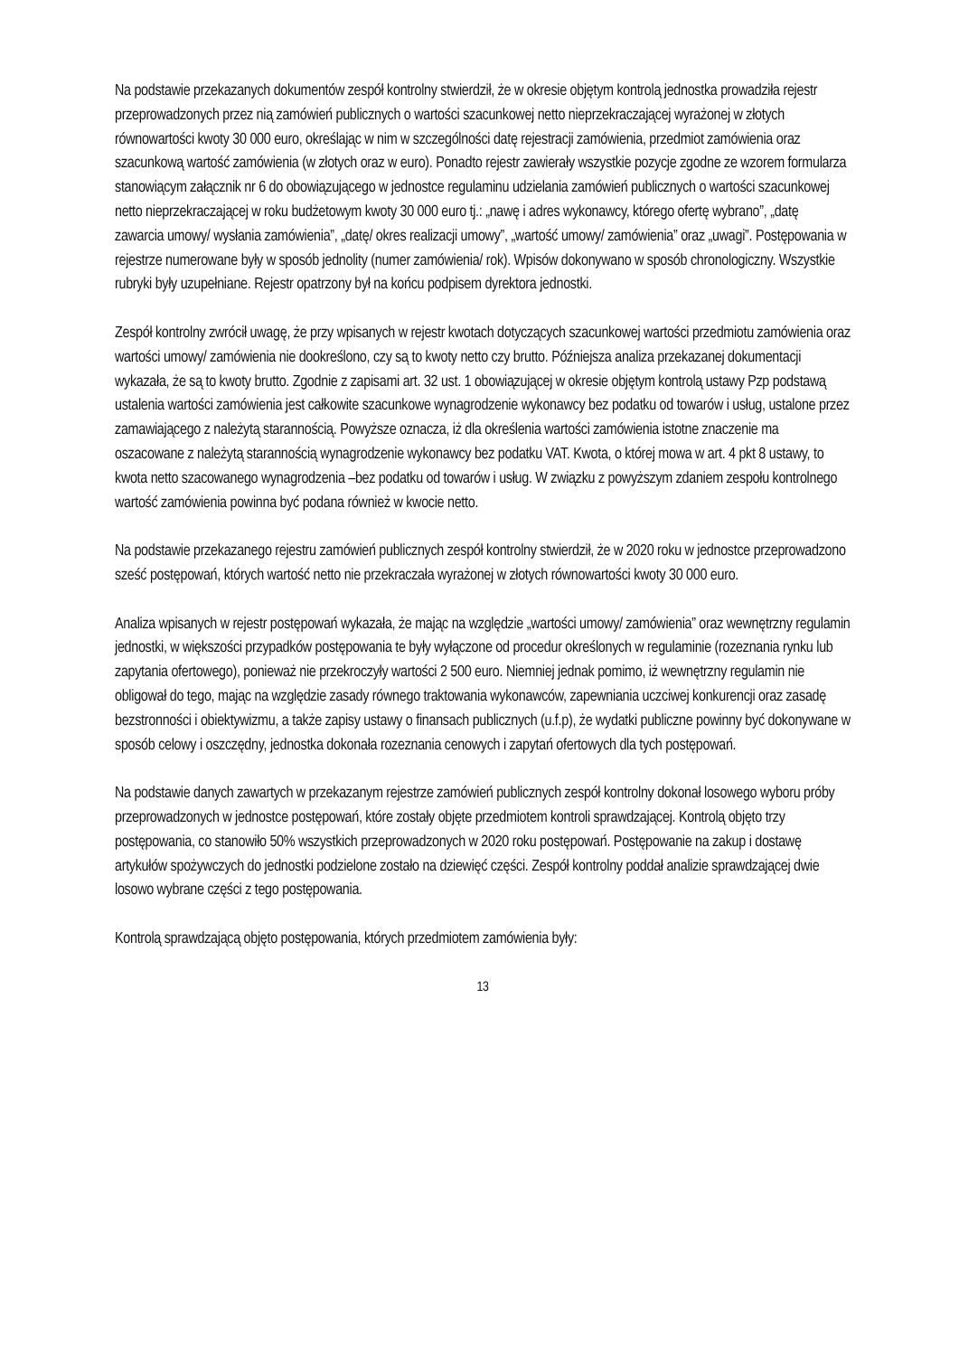Na podstawie przekazanych dokumentów zespół kontrolny stwierdził, że w okresie objętym kontrolą jednostka prowadziła rejestr przeprowadzonych przez nią zamówień publicznych o wartości szacunkowej netto nieprzekraczającej wyrażonej w złotych równowartości kwoty 30 000 euro, określając w nim w szczególności datę rejestracji zamówienia, przedmiot zamówienia oraz szacunkową wartość zamówienia (w złotych oraz w euro). Ponadto rejestr zawierały wszystkie pozycje zgodne ze wzorem formularza stanowiącym załącznik nr 6 do obowiązującego w jednostce regulaminu udzielania zamówień publicznych o wartości szacunkowej netto nieprzekraczającej w roku budżetowym kwoty 30 000 euro tj.: „nawę i adres wykonawcy, którego ofertę wybrano”, „datę zawarcia umowy/ wysłania zamówienia”, „datę/ okres realizacji umowy”, „wartość umowy/ zamówienia” oraz „uwagi”. Postępowania w rejestrze numerowane były w sposób jednolity (numer zamówienia/ rok). Wpisów dokonywano w sposób chronologiczny. Wszystkie rubryki były uzupełniane. Rejestr opatrzony był na końcu podpisem dyrektora jednostki.
Zespół kontrolny zwrócił uwagę, że przy wpisanych w rejestr kwotach dotyczących szacunkowej wartości przedmiotu zamówienia oraz wartości umowy/ zamówienia nie dookreślono, czy są to kwoty netto czy brutto. Późniejsza analiza przekazanej dokumentacji wykazała, że są to kwoty brutto. Zgodnie z zapisami art. 32 ust. 1 obowiązującej w okresie objętym kontrolą ustawy Pzp podstawą ustalenia wartości zamówienia jest całkowite szacunkowe wynagrodzenie wykonawcy bez podatku od towarów i usług, ustalone przez zamawiającego z należytą starannością. Powyższe oznacza, iż dla określenia wartości zamówienia istotne znaczenie ma oszacowane z należytą starannością wynagrodzenie wykonawcy bez podatku VAT. Kwota, o której mowa w art. 4 pkt 8 ustawy, to kwota netto szacowanego wynagrodzenia –bez podatku od towarów i usług. W związku z powyższym zdaniem zespołu kontrolnego wartość zamówienia powinna być podana również w kwocie netto.
Na podstawie przekazanego rejestru zamówień publicznych zespół kontrolny stwierdził, że w 2020 roku w jednostce przeprowadzono sześć postępowań, których wartość netto nie przekraczała wyrażonej w złotych równowartości kwoty 30 000 euro.
Analiza wpisanych w rejestr postępowań wykazała, że mając na względzie „wartości umowy/ zamówienia” oraz wewnętrzny regulamin jednostki, w większości przypadków postępowania te były wyłączone od procedur określonych w regulaminie (rozeznania rynku lub zapytania ofertowego), ponieważ nie przekroczyły wartości 2 500 euro. Niemniej jednak pomimo, iż wewnętrzny regulamin nie obligował do tego, mając na względzie zasady równego traktowania wykonawców, zapewniania uczciwej konkurencji oraz zasadę bezstronności i obiektywizmu, a także zapisy ustawy o finansach publicznych (u.f.p), że wydatki publiczne powinny być dokonywane w sposób celowy i oszczędny, jednostka dokonała rozeznania cenowych i zapytań ofertowych dla tych postępowań.
Na podstawie danych zawartych w przekazanym rejestrze zamówień publicznych zespół kontrolny dokonał losowego wyboru próby przeprowadzonych w jednostce postępowań, które zostały objęte przedmiotem kontroli sprawdzającej. Kontrolą objęto trzy postępowania, co stanowiło 50% wszystkich przeprowadzonych w 2020 roku postępowań. Postępowanie na zakup i dostawę artykułów spożywczych do jednostki podzielone zostało na dziewięć części. Zespół kontrolny poddał analizie sprawdzającej dwie losowo wybrane części z tego postępowania.
Kontrolą sprawdzającą objęto postępowania, których przedmiotem zamówienia były:
13